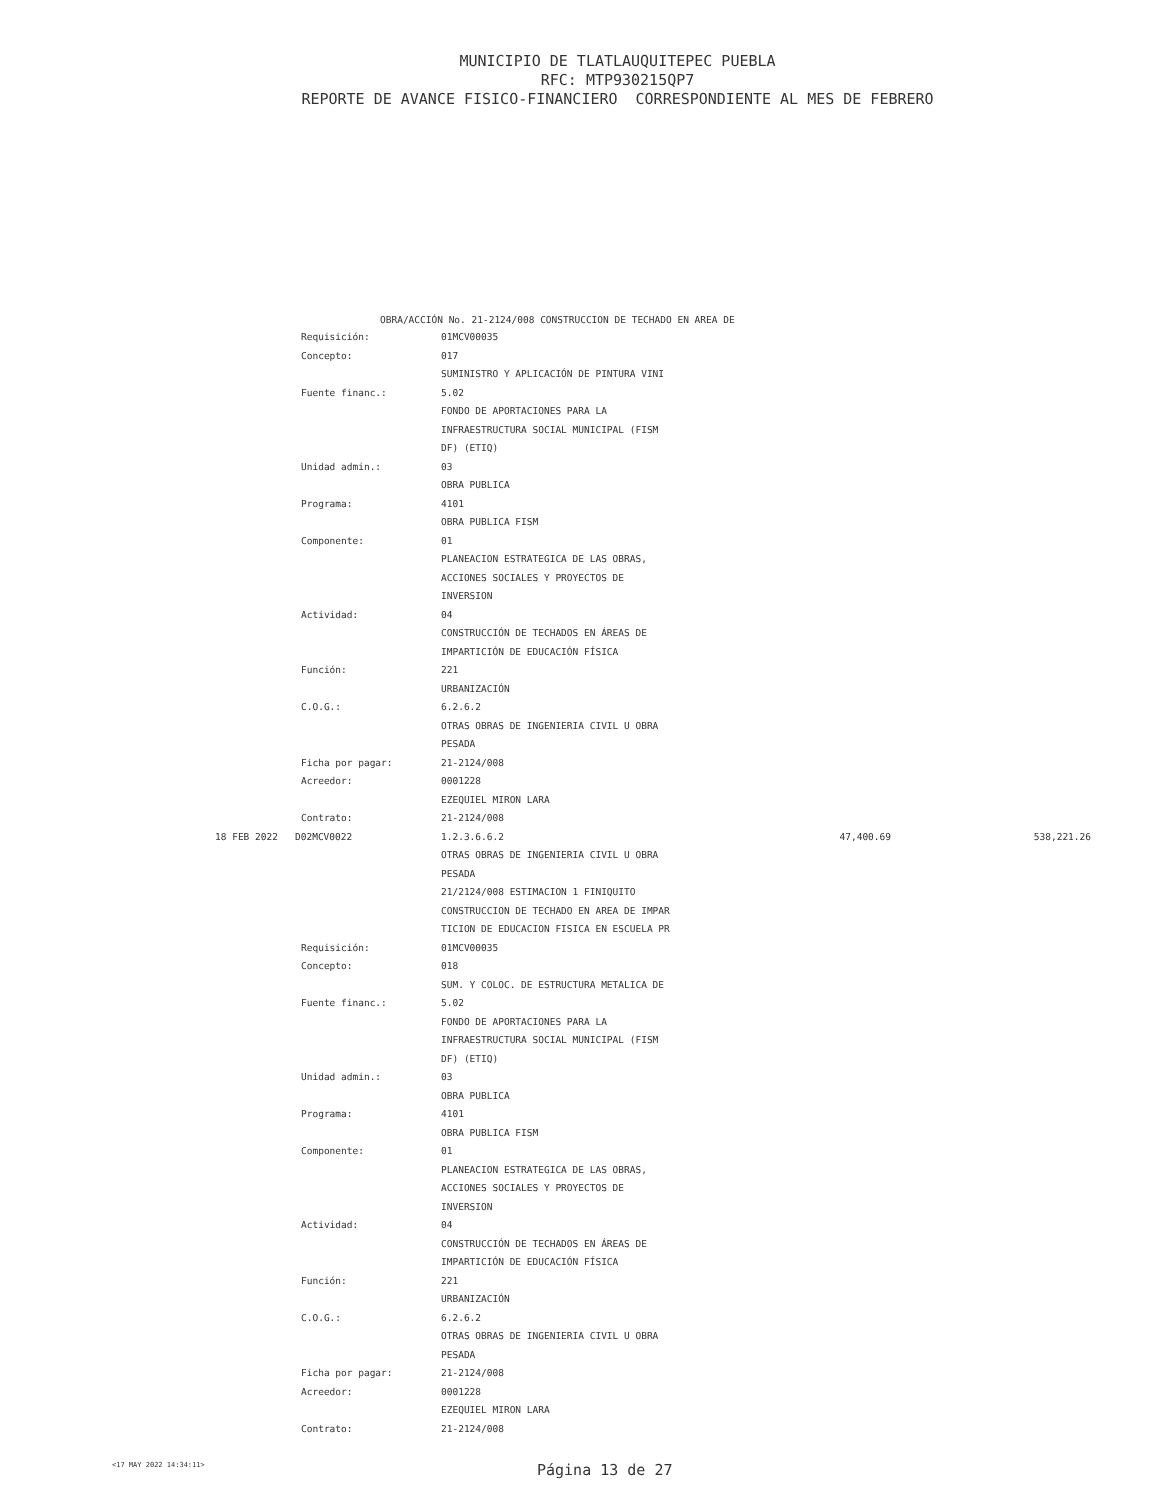MUNICIPIO DE TLATLAUQUITEPEC PUEBLA
RFC: MTP930215QP7
REPORTE DE AVANCE FISICO-FINANCIERO CORRESPONDIENTE AL MES DE FEBRERO
OBRA/ACCIÓN No. 21-2124/008 CONSTRUCCION DE TECHADO EN AREA DE
| | Requisición: | 01MCV00035 | | |
| | Concepto: | 017 | | |
| | | SUMINISTRO Y APLICACIÓN DE PINTURA VINI | | |
| | Fuente financ.: | 5.02 | | |
| | | FONDO DE APORTACIONES PARA LA | | |
| | | INFRAESTRUCTURA SOCIAL MUNICIPAL (FISM | | |
| | | DF) (ETIQ) | | |
| | Unidad admin.: | 03 | | |
| | | OBRA PUBLICA | | |
| | Programa: | 4101 | | |
| | | OBRA PUBLICA FISM | | |
| | Componente: | 01 | | |
| | | PLANEACION ESTRATEGICA DE LAS OBRAS, | | |
| | | ACCIONES SOCIALES Y PROYECTOS DE | | |
| | | INVERSION | | |
| | Actividad: | 04 | | |
| | | CONSTRUCCIÓN DE TECHADOS EN ÁREAS DE | | |
| | | IMPARTICIÓN DE EDUCACIÓN FÍSICA | | |
| | Función: | 221 | | |
| | | URBANIZACIÓN | | |
| | C.O.G.: | 6.2.6.2 | | |
| | | OTRAS OBRAS DE INGENIERIA CIVIL U OBRA | | |
| | | PESADA | | |
| | Ficha por pagar: | 21-2124/008 | | |
| | Acreedor: | 0001228 | | |
| | | EZEQUIEL MIRON LARA | | |
| | Contrato: | 21-2124/008 | | |
| 18 FEB 2022 | D02MCV0022 | 1.2.3.6.6.2 | 47,400.69 | 538,221.26 |
| | | OTRAS OBRAS DE INGENIERIA CIVIL U OBRA | | |
| | | PESADA | | |
| | | 21/2124/008 ESTIMACION 1 FINIQUITO | | |
| | | CONSTRUCCION DE TECHADO EN AREA DE IMPAR | | |
| | | TICION DE EDUCACION FISICA EN ESCUELA PR | | |
| | Requisición: | 01MCV00035 | | |
| | Concepto: | 018 | | |
| | | SUM. Y COLOC. DE ESTRUCTURA METALICA DE | | |
| | Fuente financ.: | 5.02 | | |
| | | FONDO DE APORTACIONES PARA LA | | |
| | | INFRAESTRUCTURA SOCIAL MUNICIPAL (FISM | | |
| | | DF) (ETIQ) | | |
| | Unidad admin.: | 03 | | |
| | | OBRA PUBLICA | | |
| | Programa: | 4101 | | |
| | | OBRA PUBLICA FISM | | |
| | Componente: | 01 | | |
| | | PLANEACION ESTRATEGICA DE LAS OBRAS, | | |
| | | ACCIONES SOCIALES Y PROYECTOS DE | | |
| | | INVERSION | | |
| | Actividad: | 04 | | |
| | | CONSTRUCCIÓN DE TECHADOS EN ÁREAS DE | | |
| | | IMPARTICIÓN DE EDUCACIÓN FÍSICA | | |
| | Función: | 221 | | |
| | | URBANIZACIÓN | | |
| | C.O.G.: | 6.2.6.2 | | |
| | | OTRAS OBRAS DE INGENIERIA CIVIL U OBRA | | |
| | | PESADA | | |
| | Ficha por pagar: | 21-2124/008 | | |
| | Acreedor: | 0001228 | | |
| | | EZEQUIEL MIRON LARA | | |
| | Contrato: | 21-2124/008 | | |
<17 MAY 2022 14:34:11> Página 13 de 27